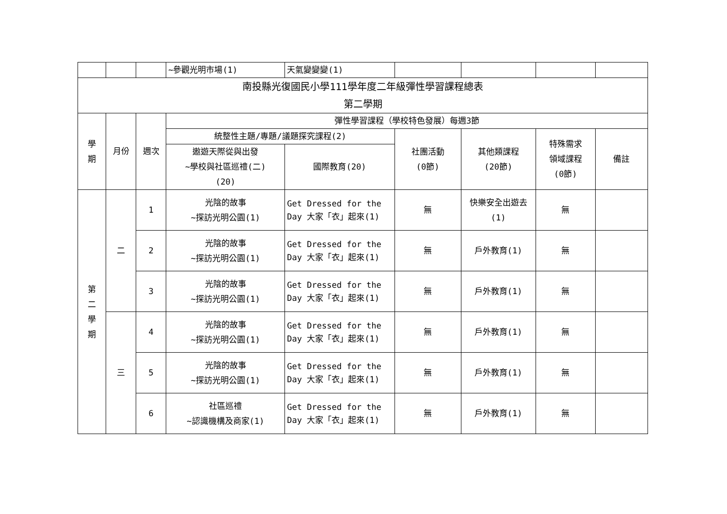| | | | ~參觀光明市場(1) | 天氣變變變(1) | | | | |
| 南投縣光復國民小學111學年度二年級彈性學習課程總表 第二學期 | | | | | | | | |
| 學 期 | 月份 | 週次 | 彈性學習課程（學校特色發展）每週3節 | | | | | |
| | | | 統整性主題/專題/議題探究課程(2) | | 社團活動 (0節) | 其他類課程 (20節) | 特殊需求 領域課程 (0節) | 備註 |
| | | | 遨遊天際從與出發 ~學校與社區巡禮(二) (20) | 國際教育(20) | | | | |
| 第 二 學 期 | 二 | 1 | 光陰的故事 ~探訪光明公園(1) | Get Dressed for the Day 大家「衣」起來(1) | 無 | 快樂安全出遊去(1) | 無 | |
| | | 2 | 光陰的故事 ~探訪光明公園(1) | Get Dressed for the Day 大家「衣」起來(1) | 無 | 戶外教育(1) | 無 | |
| | | 3 | 光陰的故事 ~探訪光明公園(1) | Get Dressed for the Day 大家「衣」起來(1) | 無 | 戶外教育(1) | 無 | |
| | 三 | 4 | 光陰的故事 ~探訪光明公園(1) | Get Dressed for the Day 大家「衣」起來(1) | 無 | 戶外教育(1) | 無 | |
| | | 5 | 光陰的故事 ~探訪光明公園(1) | Get Dressed for the Day 大家「衣」起來(1) | 無 | 戶外教育(1) | 無 | |
| | | 6 | 社區巡禮 ~認識機構及商家(1) | Get Dressed for the Day 大家「衣」起來(1) | 無 | 戶外教育(1) | 無 | |